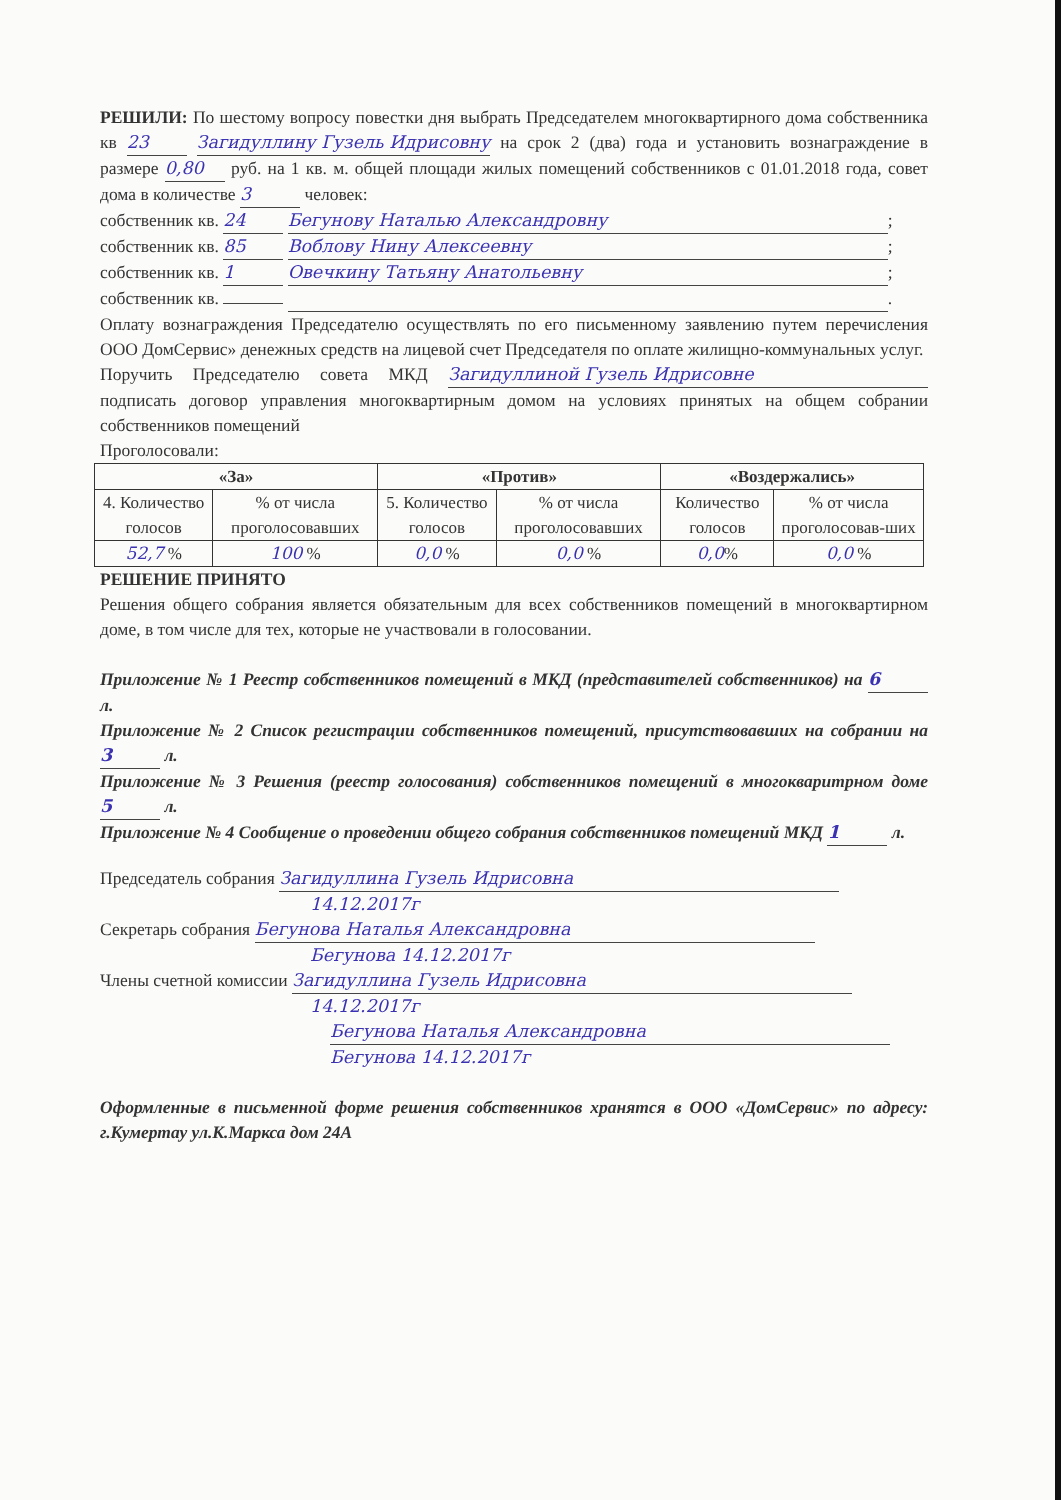РЕШИЛИ: По шестому вопросу повестки дня выбрать Председателем многоквартирного дома собственника кв 23 Загидуллину Гузель Идрисовну на срок 2 (два) года и установить вознаграждение в размере 0,80 руб. на 1 кв. м. общей площади жилых помещений собственников с 01.01.2018 года, совет дома в количестве 3 человек:
собственник кв. 24 Бегунову Наталью Александровну;
собственник кв. 85 Воблову Нину Алексеевну;
собственник кв. 1 Овечкину Татьяну Анатольевну;
собственник кв. .
Оплату вознаграждения Председателю осуществлять по его письменному заявлению путем перечисления ООО ДомСервис» денежных средств на лицевой счет Председателя по оплате жилищно-коммунальных услуг.
Поручить Председателю совета МКД Загидуллиной Гузель Идрисовне подписать договор управления многоквартирным домом на условиях принятых на общем собрании собственников помещений
Проголосовали:
| «За» | | «Против» | | «Воздержались» | |
| --- | --- | --- | --- | --- | --- |
| 4. Количество голосов | % от числа проголосовавших | 5. Количество голосов | % от числа проголосовавших | Количество голосов | % от числа проголосовав-ших |
| 52,7 % | 100 % | 0,0 % | 0,0 % | 0,0 % | 0,0 % |
РЕШЕНИЕ ПРИНЯТО
Решения общего собрания является обязательным для всех собственников помещений в многоквартирном доме, в том числе для тех, которые не участвовали в голосовании.
Приложение № 1 Реестр собственников помещений в МКД (представителей собственников) на 6 л.
Приложение № 2 Список регистрации собственников помещений, присутствовавших на собрании на 3 л.
Приложение № 3 Решения (реестр голосования) собственников помещений в многокваритрном доме 5 л.
Приложение № 4 Сообщение о проведении общего собрания собственников помещений МКД 1 л.
Председатель собрания Загидуллина Гузель Идрисовна
14.12.2017г
Секретарь собрания Бегунова Наталья Александровна
Бегунова 14.12.2017г
Члены счетной комиссии Загидуллина Гузель Идрисовна
14.12.2017г
Бегунова Наталья Александровна
Бегунова 14.12.2017г
Оформленные в письменной форме решения собственников хранятся в ООО «ДомСервис» по адресу: г.Кумертау ул.К.Маркса дом 24А